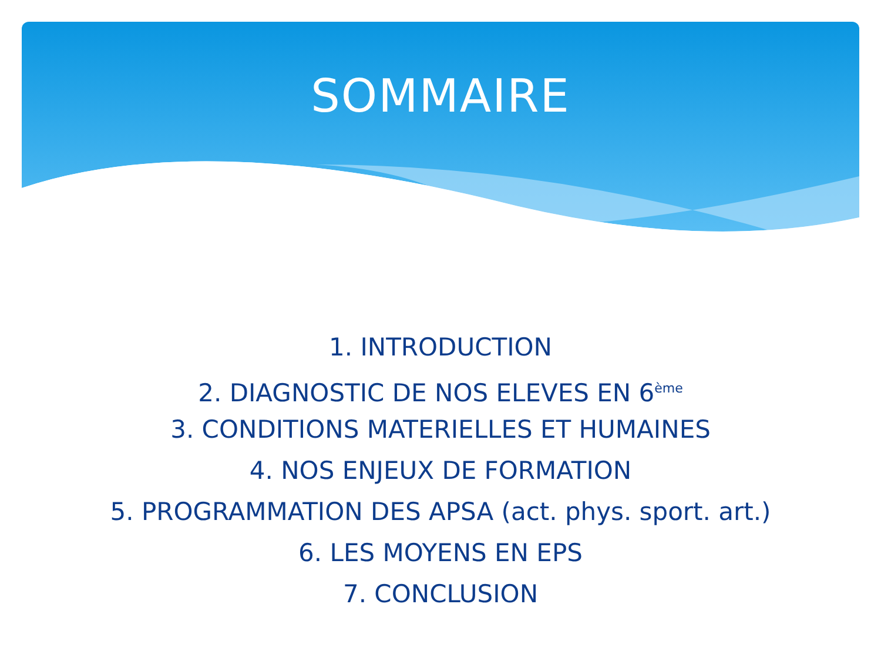SOMMAIRE
1. INTRODUCTION
2. DIAGNOSTIC DE NOS ELEVES EN 6<sup>ème</sup>
3. CONDITIONS MATERIELLES ET HUMAINES
4. NOS ENJEUX DE FORMATION
5. PROGRAMMATION DES APSA (act. phys. sport. art.)
6. LES MOYENS EN EPS
7. CONCLUSION